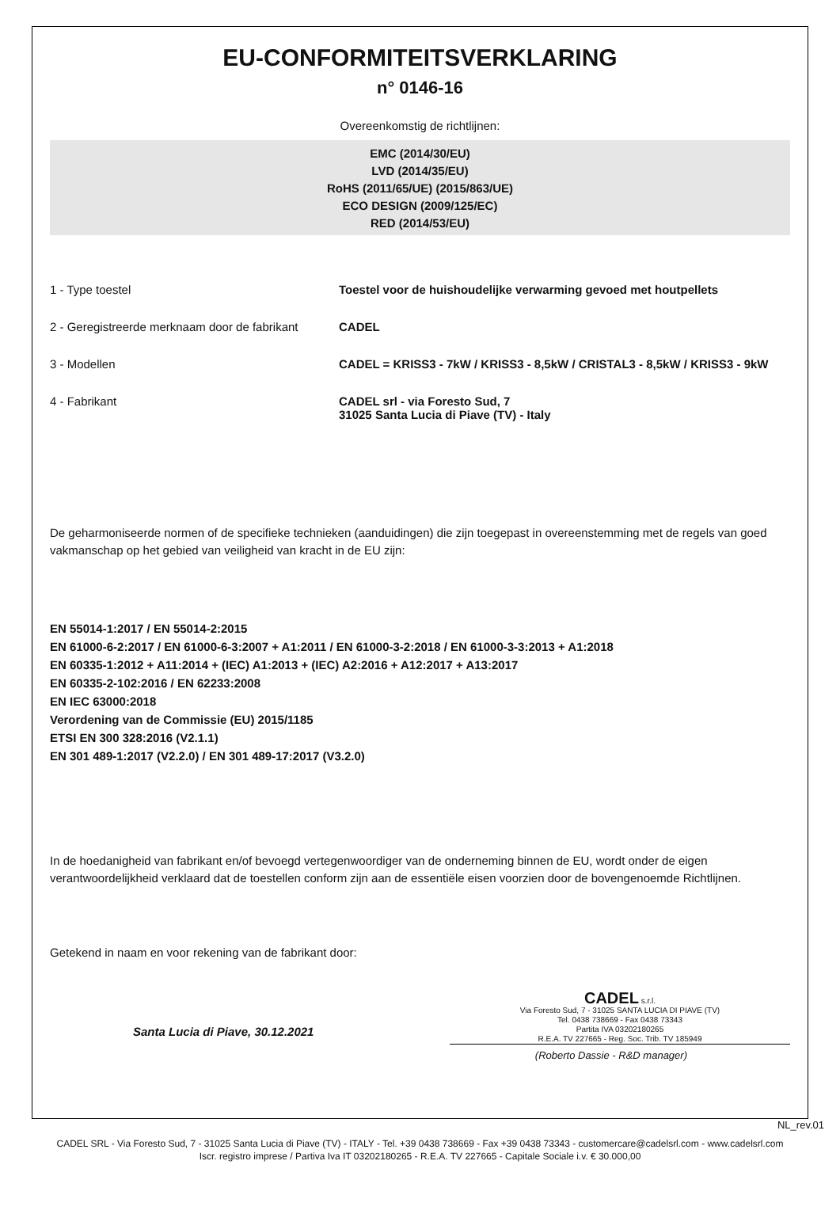EU-CONFORMITEITSVERKLARING
n° 0146-16
Overeenkomstig de richtlijnen:
EMC (2014/30/EU)
LVD (2014/35/EU)
RoHS (2011/65/UE) (2015/863/UE)
ECO DESIGN (2009/125/EC)
RED (2014/53/EU)
1 - Type toestel Toestel voor de huishoudelijke verwarming gevoed met houtpellets
2 - Geregistreerde merknaam door de fabrikant
CADEL
3 - Modellen CADEL = KRISS3 - 7kW / KRISS3 - 8,5kW / CRISTAL3 - 8,5kW / KRISS3 - 9kW
4 - Fabrikant CADEL srl - via Foresto Sud, 7
31025 Santa Lucia di Piave (TV) - Italy
De geharmoniseerde normen of de specifieke technieken (aanduidingen) die zijn toegepast in overeenstemming met de regels van goed vakmanschap op het gebied van veiligheid van kracht in de EU zijn:
EN 55014-1:2017 / EN 55014-2:2015
EN 61000-6-2:2017 / EN 61000-6-3:2007 + A1:2011 / EN 61000-3-2:2018 / EN 61000-3-3:2013 + A1:2018
EN 60335-1:2012 + A11:2014 + (IEC) A1:2013 + (IEC) A2:2016 + A12:2017 + A13:2017
EN 60335-2-102:2016 / EN 62233:2008
EN IEC 63000:2018
Verordening van de Commissie (EU) 2015/1185
ETSI EN 300 328:2016 (V2.1.1)
EN 301 489-1:2017 (V2.2.0) / EN 301 489-17:2017 (V3.2.0)
In de hoedanigheid van fabrikant en/of bevoegd vertegenwoordiger van de onderneming binnen de EU, wordt onder de eigen verantwoordelijkheid verklaard dat de toestellen conform zijn aan de essentiële eisen voorzien door de bovengenoemde Richtlijnen.
Getekend in naam en voor rekening van de fabrikant door:
Santa Lucia di Piave, 30.12.2021
CADEL s.r.l.
Via Foresto Sud, 7 - 31025 SANTA LUCIA DI PIAVE (TV)
Tel. 0438 738669 - Fax 0438 73343
Partita IVA 03202180265
R.E.A. TV 227665 - Reg. Soc. Trib. TV 185949
(Roberto Dassie - R&D manager)
NL_rev.01
CADEL SRL - Via Foresto Sud, 7 - 31025 Santa Lucia di Piave (TV) - ITALY - Tel. +39 0438 738669 - Fax +39 0438 73343 - customercare@cadelsrl.com - www.cadelsrl.com
Iscr. registro imprese / Partiva Iva IT 03202180265 - R.E.A. TV 227665 - Capitale Sociale i.v. € 30.000,00